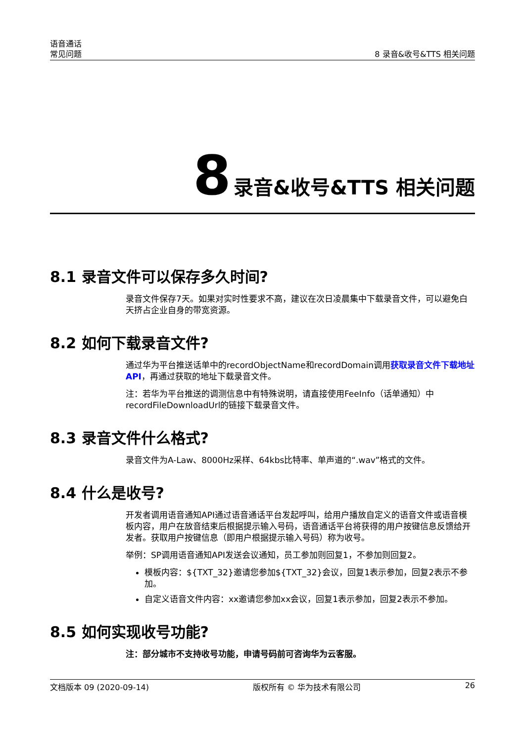语音通话
常见问题
8 录音&收号&TTS 相关问题
8 录音&收号&TTS 相关问题
8.1 录音文件可以保存多久时间?
录音文件保存7天。如果对实时性要求不高，建议在次日凌晨集中下载录音文件，可以避免白天挤占企业自身的带宽资源。
8.2 如何下载录音文件?
通过华为平台推送话单中的recordObjectName和recordDomain调用获取录音文件下载地址API，再通过获取的地址下载录音文件。
注：若华为平台推送的调测信息中有特殊说明，请直接使用FeeInfo（话单通知）中recordFileDownloadUrl的链接下载录音文件。
8.3 录音文件什么格式?
录音文件为A-Law、8000Hz采样、64kbs比特率、单声道的“.wav”格式的文件。
8.4 什么是收号?
开发者调用语音通知API通过语音通话平台发起呼叫，给用户播放自定义的语音文件或语音模板内容，用户在放音结束后根据提示输入号码，语音通话平台将获得的用户按键信息反馈给开发者。获取用户按键信息（即用户根据提示输入号码）称为收号。
举例：SP调用语音通知API发送会议通知，员工参加则回复1，不参加则回复2。
模板内容：${TXT_32}邀请您参加${TXT_32}会议，回复1表示参加，回复2表示不参加。
自定义语音文件内容：xx邀请您参加xx会议，回复1表示参加，回复2表示不参加。
8.5 如何实现收号功能?
注：部分城市不支持收号功能，申请号码前可咨询华为云客服。
文档版本 09 (2020-09-14) 版权所有 © 华为技术有限公司 26